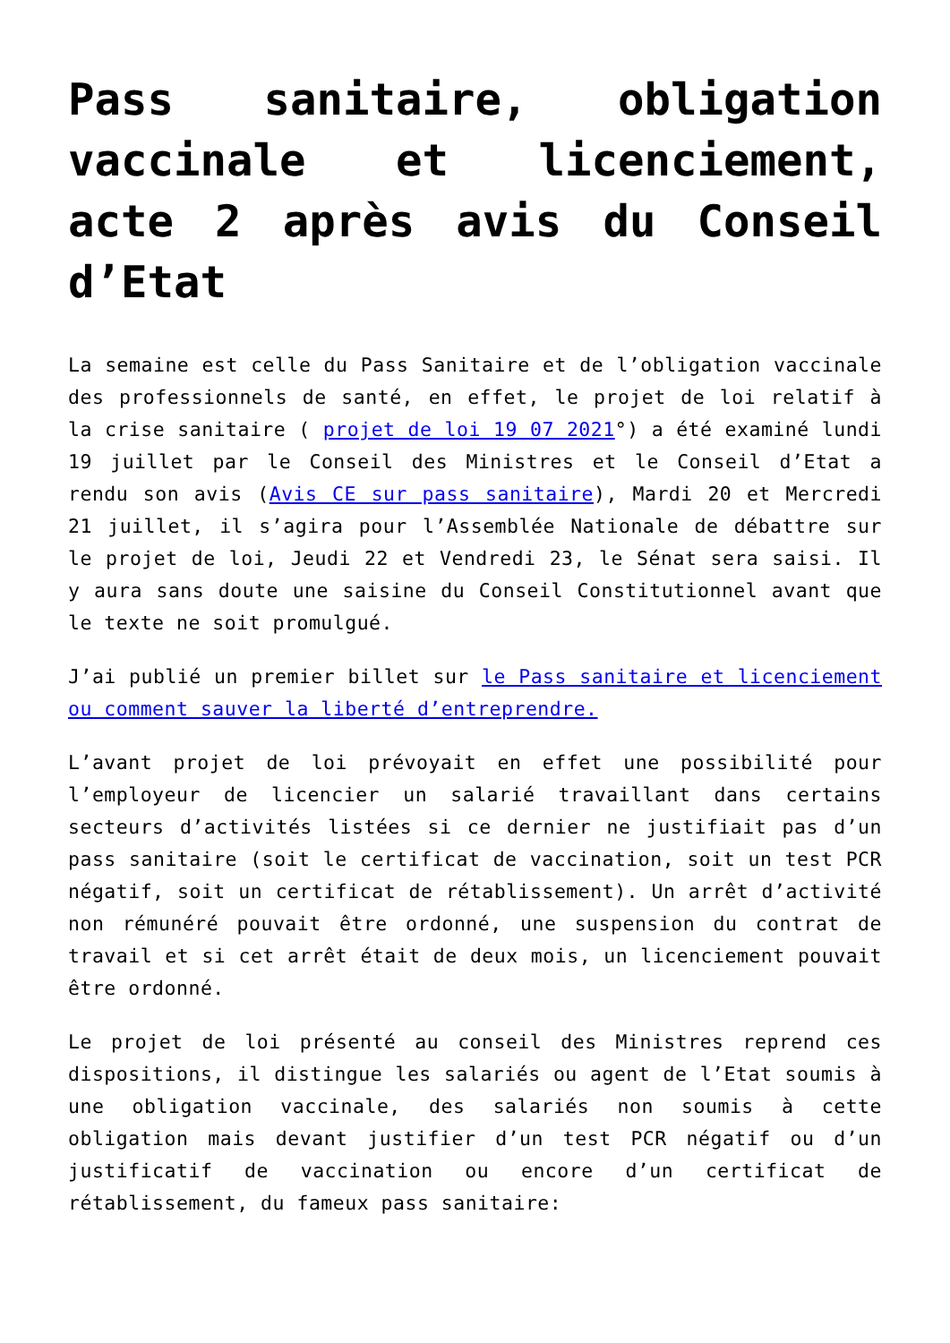Pass sanitaire, obligation vaccinale et licenciement, acte 2 après avis du Conseil d’Etat
La semaine est celle du Pass Sanitaire et de l’obligation vaccinale des professionnels de santé, en effet, le projet de loi relatif à la crise sanitaire ( projet de loi 19 07 2021°) a été examiné lundi 19 juillet par le Conseil des Ministres et le Conseil d’Etat a rendu son avis (Avis CE sur pass sanitaire), Mardi 20 et Mercredi 21 juillet, il s’agira pour l’Assemblée Nationale de débattre sur le projet de loi, Jeudi 22 et Vendredi 23, le Sénat sera saisi. Il y aura sans doute une saisine du Conseil Constitutionnel avant que le texte ne soit promulgué.
J’ai publié un premier billet sur le Pass sanitaire et licenciement ou comment sauver la liberté d’entreprendre.
L’avant projet de loi prévoyait en effet une possibilité pour l’employeur de licencier un salarié travaillant dans certains secteurs d’activités listées si ce dernier ne justifiait pas d’un pass sanitaire (soit le certificat de vaccination, soit un test PCR négatif, soit un certificat de rétablissement). Un arrêt d’activité non rémunéré pouvait être ordonné, une suspension du contrat de travail et si cet arrêt était de deux mois, un licenciement pouvait être ordonné.
Le projet de loi présenté au conseil des Ministres reprend ces dispositions, il distingue les salariés ou agent de l’Etat soumis à une obligation vaccinale, des salariés non soumis à cette obligation mais devant justifier d’un test PCR négatif ou d’un justificatif de vaccination ou encore d’un certificat de rétablissement, du fameux pass sanitaire: